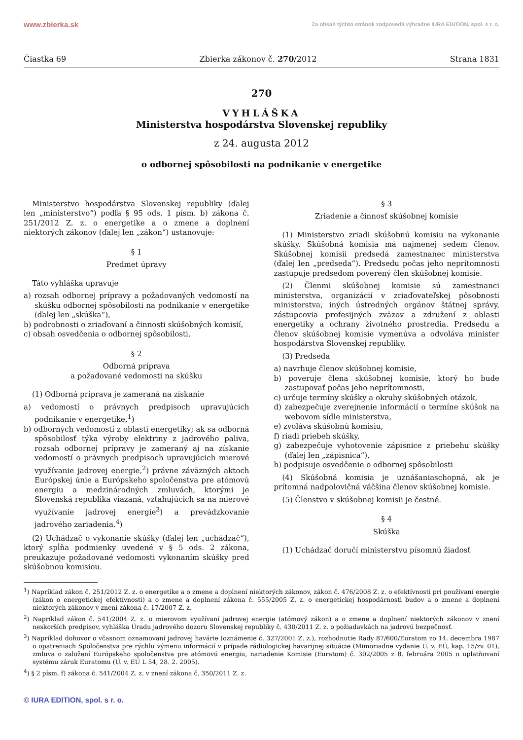www.zbierka.sk Za obsah týchto stránok zodpovedá výhradne IURA EDITION, spol. s r. o.
Čiastka 69 Zbierka zákonov č. 270/2012 Strana 1831
270
VYHLÁŠKA
Ministerstva hospodárstva Slovenskej republiky
z 24. augusta 2012
o odbornej spôsobilosti na podnikanie v energetike
Ministerstvo hospodárstva Slovenskej republiky (ďalej len „ministerstvo“) podľa § 95 ods. 1 písm. b) zákona č. 251/2012 Z. z. o energetike a o zmene a doplnení niektorých zákonov (ďalej len „zákon“) ustanovuje:
§ 1
Predmet úpravy
Táto vyhláška upravuje
a) rozsah odbornej prípravy a požadovaných vedomostí na skúšku odbornej spôsobilosti na podnikanie v energetike (ďalej len „skúška“),
b) podrobnosti o zriaďovaní a činnosti skúšobných komisií,
c) obsah osvedčenia o odbornej spôsobilosti.
§ 2
Odborná príprava
a požadované vedomosti na skúšku
(1) Odborná príprava je zameraná na získanie
a) vedomostí o právnych predpisoch upravujúcich podnikanie v energetike,<sup>1</sup>)
b) odborných vedomostí z oblasti energetiky; ak sa odborná spôsobilosť týka výroby elektriny z jadrového paliva, rozsah odbornej prípravy je zameraný aj na získanie vedomostí o právnych predpisoch upravujúcich mierové využívanie jadrovej energie,<sup>2</sup>) právne záväzných aktoch Európskej únie a Európskeho spoločenstva pre atómovú energiu a medzinárodných zmluvách, ktorými je Slovenská republika viazaná, vzťahujúcich sa na mierové využívanie jadrovej energie<sup>3</sup>) a prevádzkovanie jadrového zariadenia.<sup>4</sup>)
(2) Uchádzač o vykonanie skúšky (ďalej len „uchádzač“), ktorý spĺňa podmienky uvedené v § 5 ods. 2 zákona, preukazuje požadované vedomosti vykonaním skúšky pred skúšobnou komisiou.
§ 3
Zriadenie a činnosť skúšobnej komisie
(1) Ministerstvo zriadi skúšobnú komisiu na vykonanie skúšky. Skúšobná komisia má najmenej sedem členov. Skúšobnej komisii predsedá zamestnanec ministerstva (ďalej len „predseda“). Predsedu počas jeho neprítomnosti zastupuje predsedom poverený člen skúšobnej komisie.
(2) Členmi skúšobnej komisie sú zamestnanci ministerstva, organizácií v zriaďovateľskej pôsobnosti ministerstva, iných ústredných orgánov štátnej správy, zástupcovia profesijných zväzov a združení z oblasti energetiky a ochrany životného prostredia. Predsedu a členov skúšobnej komisie vymenúva a odvoláva minister hospodárstva Slovenskej republiky.
(3) Predseda
a) navrhuje členov skúšobnej komisie,
b) poveruje člena skúšobnej komisie, ktorý ho bude zastupovať počas jeho neprítomnosti,
c) určuje termíny skúšky a okruhy skúšobných otázok,
d) zabezpečuje zverejnenie informácií o termíne skúšok na webovom sídle ministerstva,
e) zvoláva skúšobnú komisiu,
f) riadi priebeh skúšky,
g) zabezpečuje vyhotovenie zápisnice z priebehu skúšky (ďalej len „zápisnica“),
h) podpisuje osvedčenie o odbornej spôsobilosti
(4) Skúšobná komisia je uznášaniaschopná, ak je prítomná nadpolovičná väčšina členov skúšobnej komisie.
(5) Členstvo v skúšobnej komisii je čestné.
§ 4
Skúška
(1) Uchádzač doručí ministerstvu písomnú žiadosť
<sup>1</sup>) Napríklad zákon č. 251/2012 Z. z. o energetike a o zmene a doplnení niektorých zákonov, zákon č. 476/2008 Z. z. o efektívnosti pri používaní energie (zákon o energetickej efektívnosti) a o zmene a doplnení zákona č. 555/2005 Z. z. o energetickej hospodárnosti budov a o zmene a doplnení niektorých zákonov v znení zákona č. 17/2007 Z. z.
<sup>2</sup>) Napríklad zákon č. 541/2004 Z. z. o mierovom využívaní jadrovej energie (atómový zákon) a o zmene a doplnení niektorých zákonov v znení neskorších predpisov, vyhláška Úradu jadrového dozoru Slovenskej republiky č. 430/2011 Z. z. o požiadavkách na jadrovú bezpečnosť.
<sup>3</sup>) Napríklad dohovor o včasnom oznamovaní jadrovej havárie (oznámenie č. 327/2001 Z. z.), rozhodnutie Rady 87/600/Euratom zo 14. decembra 1987 o opatreniach Spoločenstva pre rýchlu výmenu informácií v prípade rádiologickej havarijnej situácie (Mimoriadne vydanie Ú. v. EÚ, kap. 15/zv. 01), zmluva o založení Európskeho spoločenstva pre atómovú energiu, nariadenie Komisie (Euratom) č. 302/2005 z 8. februára 2005 o uplatňovaní systému záruk Euratomu (Ú. v. EÚ L 54, 28. 2. 2005).
<sup>4</sup>) § 2 písm. f) zákona č. 541/2004 Z. z. v znení zákona č. 350/2011 Z. z.
© IURA EDITION, spol. s r. o.